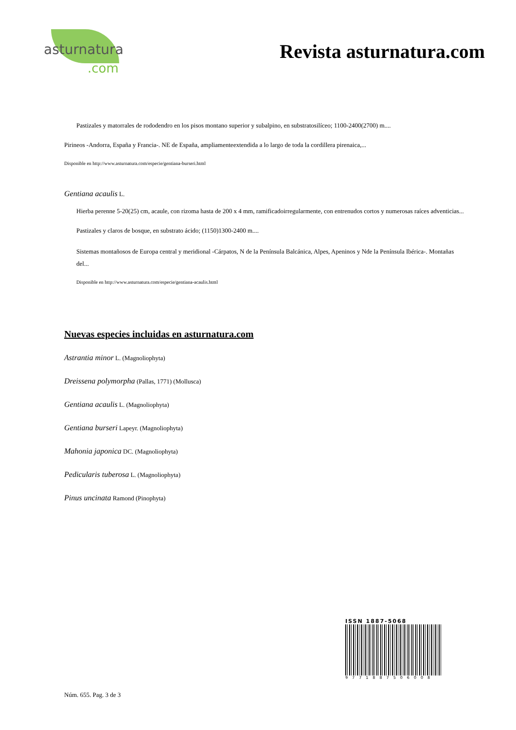asturnatura.com
Revista asturnatura.com
Pastizales y matorrales de rododendro en los pisos montano superior y subalpino, en substratosilíceo; 1100-2400(2700) m....
Pirineos -Andorra, España y Francia-. NE de España, ampliamenteextendida a lo largo de toda la cordillera pirenaica,...
Disponible en http://www.asturnatura.com/especie/gentiana-burseri.html
Gentiana acaulis L.
Hierba perenne 5-20(25) cm, acaule, con rizoma hasta de 200 x 4 mm, ramificadoirregularmente, con entrenudos cortos y numerosas raíces adventicias...
Pastizales y claros de bosque, en substrato ácido; (1150)1300-2400 m....
Sistemas montañosos de Europa central y meridional -Cárpatos, N de la Península Balcánica, Alpes, Apeninos y Nde la Península Ibérica-. Montañas del...
Disponible en http://www.asturnatura.com/especie/gentiana-acaulis.html
Nuevas especies incluidas en asturnatura.com
Astrantia minor L. (Magnoliophyta)
Dreissena polymorpha (Pallas, 1771) (Mollusca)
Gentiana acaulis L. (Magnoliophyta)
Gentiana burseri Lapeyr. (Magnoliophyta)
Mahonia japonica DC. (Magnoliophyta)
Pedicularis tuberosa L. (Magnoliophyta)
Pinus uncinata Ramond (Pinophyta)
ISSN 1887-5068
9771887506008
Núm. 655. Pag. 3 de 3